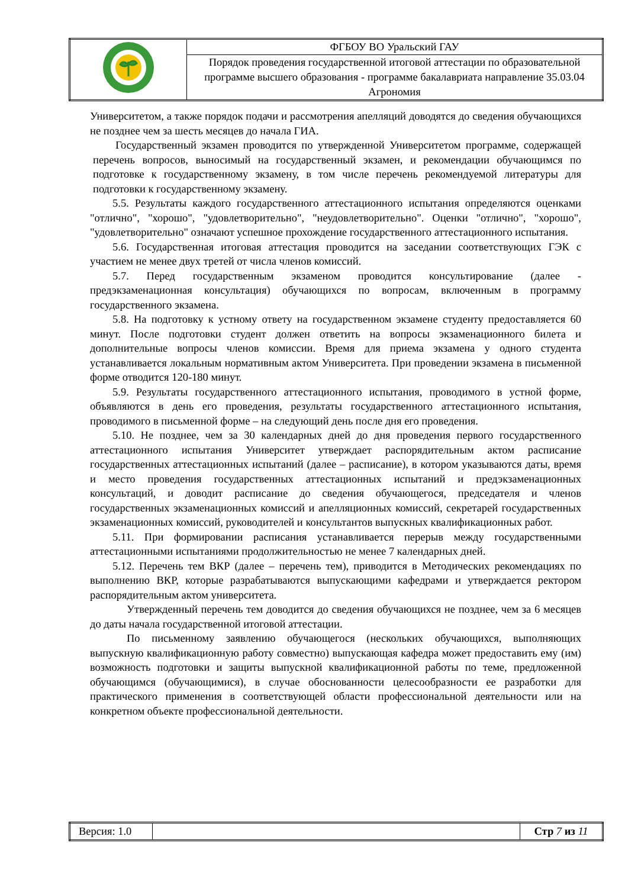| | ФГБОУ ВО Уральский ГАУ |
| | Порядок проведения государственной итоговой аттестации по образовательной программе высшего образования - программе бакалавриата направление 35.03.04 Агрономия |
Университетом, а также порядок подачи и рассмотрения апелляций доводятся до сведения обучающихся не позднее чем за шесть месяцев до начала ГИА.
Государственный экзамен проводится по утвержденной Университетом программе, содержащей перечень вопросов, выносимый на государственный экзамен, и рекомендации обучающимся по подготовке к государственному экзамену, в том числе перечень рекомендуемой литературы для подготовки к государственному экзамену.
5.5. Результаты каждого государственного аттестационного испытания определяются оценками "отлично", "хорошо", "удовлетворительно", "неудовлетворительно". Оценки "отлично", "хорошо", "удовлетворительно" означают успешное прохождение государственного аттестационного испытания.
5.6. Государственная итоговая аттестация проводится на заседании соответствующих ГЭК с участием не менее двух третей от числа членов комиссий.
5.7. Перед государственным экзаменом проводится консультирование (далее - предэкзаменационная консультация) обучающихся по вопросам, включенным в программу государственного экзамена.
5.8. На подготовку к устному ответу на государственном экзамене студенту предоставляется 60 минут. После подготовки студент должен ответить на вопросы экзаменационного билета и дополнительные вопросы членов комиссии. Время для приема экзамена у одного студента устанавливается локальным нормативным актом Университета. При проведении экзамена в письменной форме отводится 120-180 минут.
5.9. Результаты государственного аттестационного испытания, проводимого в устной форме, объявляются в день его проведения, результаты государственного аттестационного испытания, проводимого в письменной форме – на следующий день после дня его проведения.
5.10. Не позднее, чем за 30 календарных дней до дня проведения первого государственного аттестационного испытания Университет утверждает распорядительным актом расписание государственных аттестационных испытаний (далее – расписание), в котором указываются даты, время и место проведения государственных аттестационных испытаний и предэкзаменационных консультаций, и доводит расписание до сведения обучающегося, председателя и членов государственных экзаменационных комиссий и апелляционных комиссий, секретарей государственных экзаменационных комиссий, руководителей и консультантов выпускных квалификационных работ.
5.11. При формировании расписания устанавливается перерыв между государственными аттестационными испытаниями продолжительностью не менее 7 календарных дней.
5.12. Перечень тем ВКР (далее – перечень тем), приводится в Методических рекомендациях по выполнению ВКР, которые разрабатываются выпускающими кафедрами и утверждается ректором распорядительным актом университета.
Утвержденный перечень тем доводится до сведения обучающихся не позднее, чем за 6 месяцев до даты начала государственной итоговой аттестации.
По письменному заявлению обучающегося (нескольких обучающихся, выполняющих выпускную квалификационную работу совместно) выпускающая кафедра может предоставить ему (им) возможность подготовки и защиты выпускной квалификационной работы по теме, предложенной обучающимся (обучающимися), в случае обоснованности целесообразности ее разработки для практического применения в соответствующей области профессиональной деятельности или на конкретном объекте профессиональной деятельности.
| Версия: 1.0 | | Стр 7 из 11 |